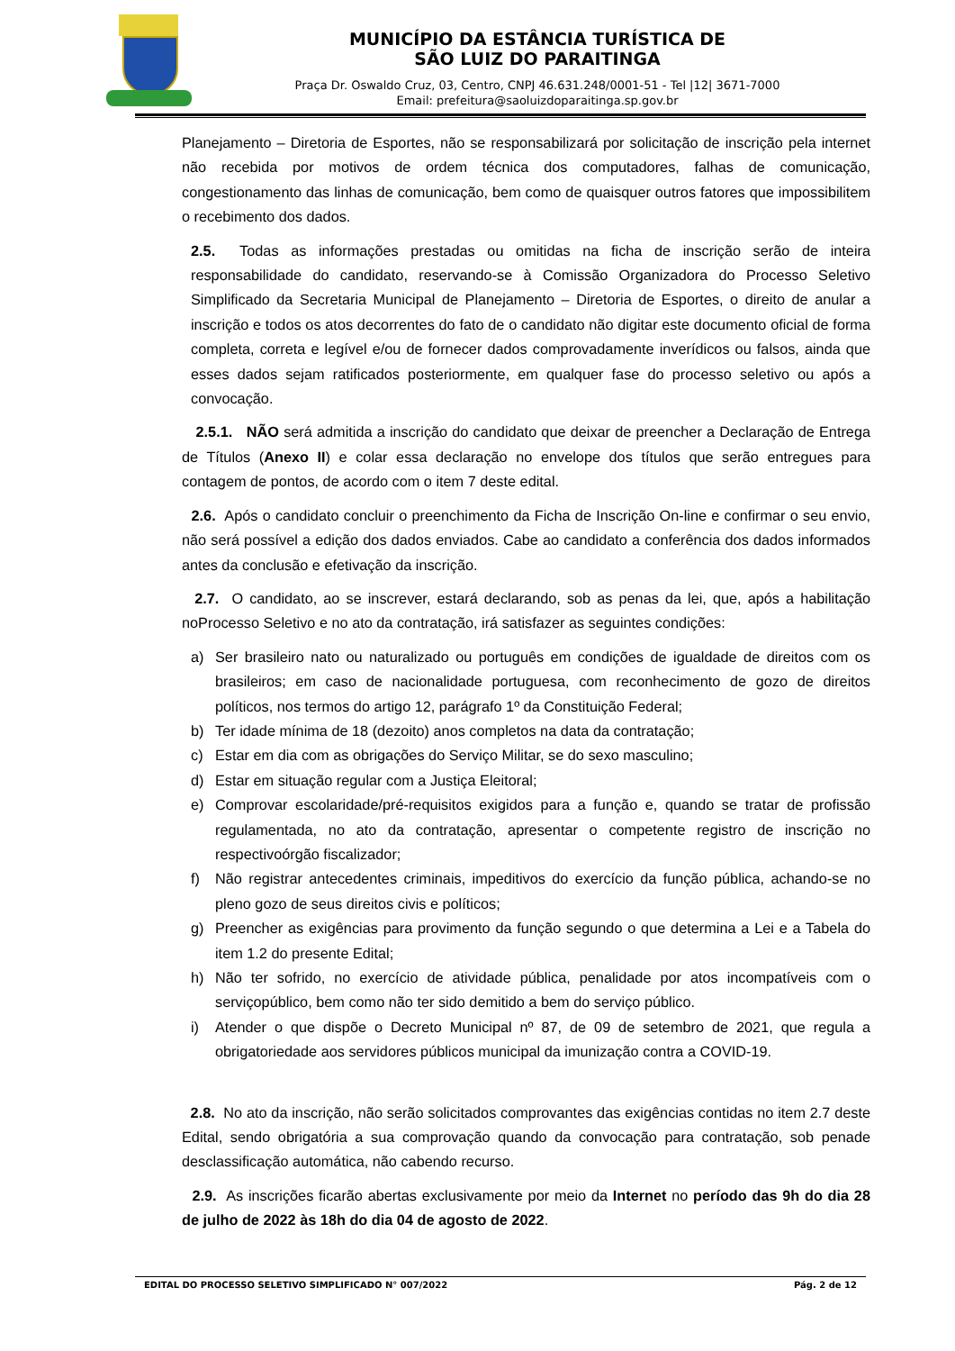MUNICÍPIO DA ESTÂNCIA TURÍSTICA DE
SÃO LUIZ DO PARAITINGA
Praça Dr. Oswaldo Cruz, 03, Centro, CNPJ 46.631.248/0001-51 - Tel |12| 3671-7000
Email: prefeitura@saoluizdoparaitinga.sp.gov.br
Planejamento – Diretoria de Esportes, não se responsabilizará por solicitação de inscrição pela internet não recebida por motivos de ordem técnica dos computadores, falhas de comunicação, congestionamento das linhas de comunicação, bem como de quaisquer outros fatores que impossibilitem o recebimento dos dados.
2.5. Todas as informações prestadas ou omitidas na ficha de inscrição serão de inteira responsabilidade do candidato, reservando-se à Comissão Organizadora do Processo Seletivo Simplificado da Secretaria Municipal de Planejamento – Diretoria de Esportes, o direito de anular a inscrição e todos os atos decorrentes do fato de o candidato não digitar este documento oficial de forma completa, correta e legível e/ou de fornecer dados comprovadamente inverídicos ou falsos, ainda que esses dados sejam ratificados posteriormente, em qualquer fase do processo seletivo ou após a convocação.
2.5.1. NÃO será admitida a inscrição do candidato que deixar de preencher a Declaração de Entrega de Títulos (Anexo II) e colar essa declaração no envelope dos títulos que serão entregues para contagem de pontos, de acordo com o item 7 deste edital.
2.6. Após o candidato concluir o preenchimento da Ficha de Inscrição On-line e confirmar o seu envio, não será possível a edição dos dados enviados. Cabe ao candidato a conferência dos dados informados antes da conclusão e efetivação da inscrição.
2.7. O candidato, ao se inscrever, estará declarando, sob as penas da lei, que, após a habilitação noProcesso Seletivo e no ato da contratação, irá satisfazer as seguintes condições:
a) Ser brasileiro nato ou naturalizado ou português em condições de igualdade de direitos com os brasileiros; em caso de nacionalidade portuguesa, com reconhecimento de gozo de direitos políticos, nos termos do artigo 12, parágrafo 1º da Constituição Federal;
b) Ter idade mínima de 18 (dezoito) anos completos na data da contratação;
c) Estar em dia com as obrigações do Serviço Militar, se do sexo masculino;
d) Estar em situação regular com a Justiça Eleitoral;
e) Comprovar escolaridade/pré-requisitos exigidos para a função e, quando se tratar de profissão regulamentada, no ato da contratação, apresentar o competente registro de inscrição no respectivoórgão fiscalizador;
f) Não registrar antecedentes criminais, impeditivos do exercício da função pública, achando-se no pleno gozo de seus direitos civis e políticos;
g) Preencher as exigências para provimento da função segundo o que determina a Lei e a Tabela do item 1.2 do presente Edital;
h) Não ter sofrido, no exercício de atividade pública, penalidade por atos incompatíveis com o serviçopúblico, bem como não ter sido demitido a bem do serviço público.
i) Atender o que dispõe o Decreto Municipal nº 87, de 09 de setembro de 2021, que regula a obrigatoriedade aos servidores públicos municipal da imunização contra a COVID-19.
2.8. No ato da inscrição, não serão solicitados comprovantes das exigências contidas no item 2.7 deste Edital, sendo obrigatória a sua comprovação quando da convocação para contratação, sob penade desclassificação automática, não cabendo recurso.
2.9. As inscrições ficarão abertas exclusivamente por meio da Internet no período das 9h do dia 28 de julho de 2022 às 18h do dia 04 de agosto de 2022.
EDITAL DO PROCESSO SELETIVO SIMPLIFICADO N° 007/2022 Pág. 2 de 12